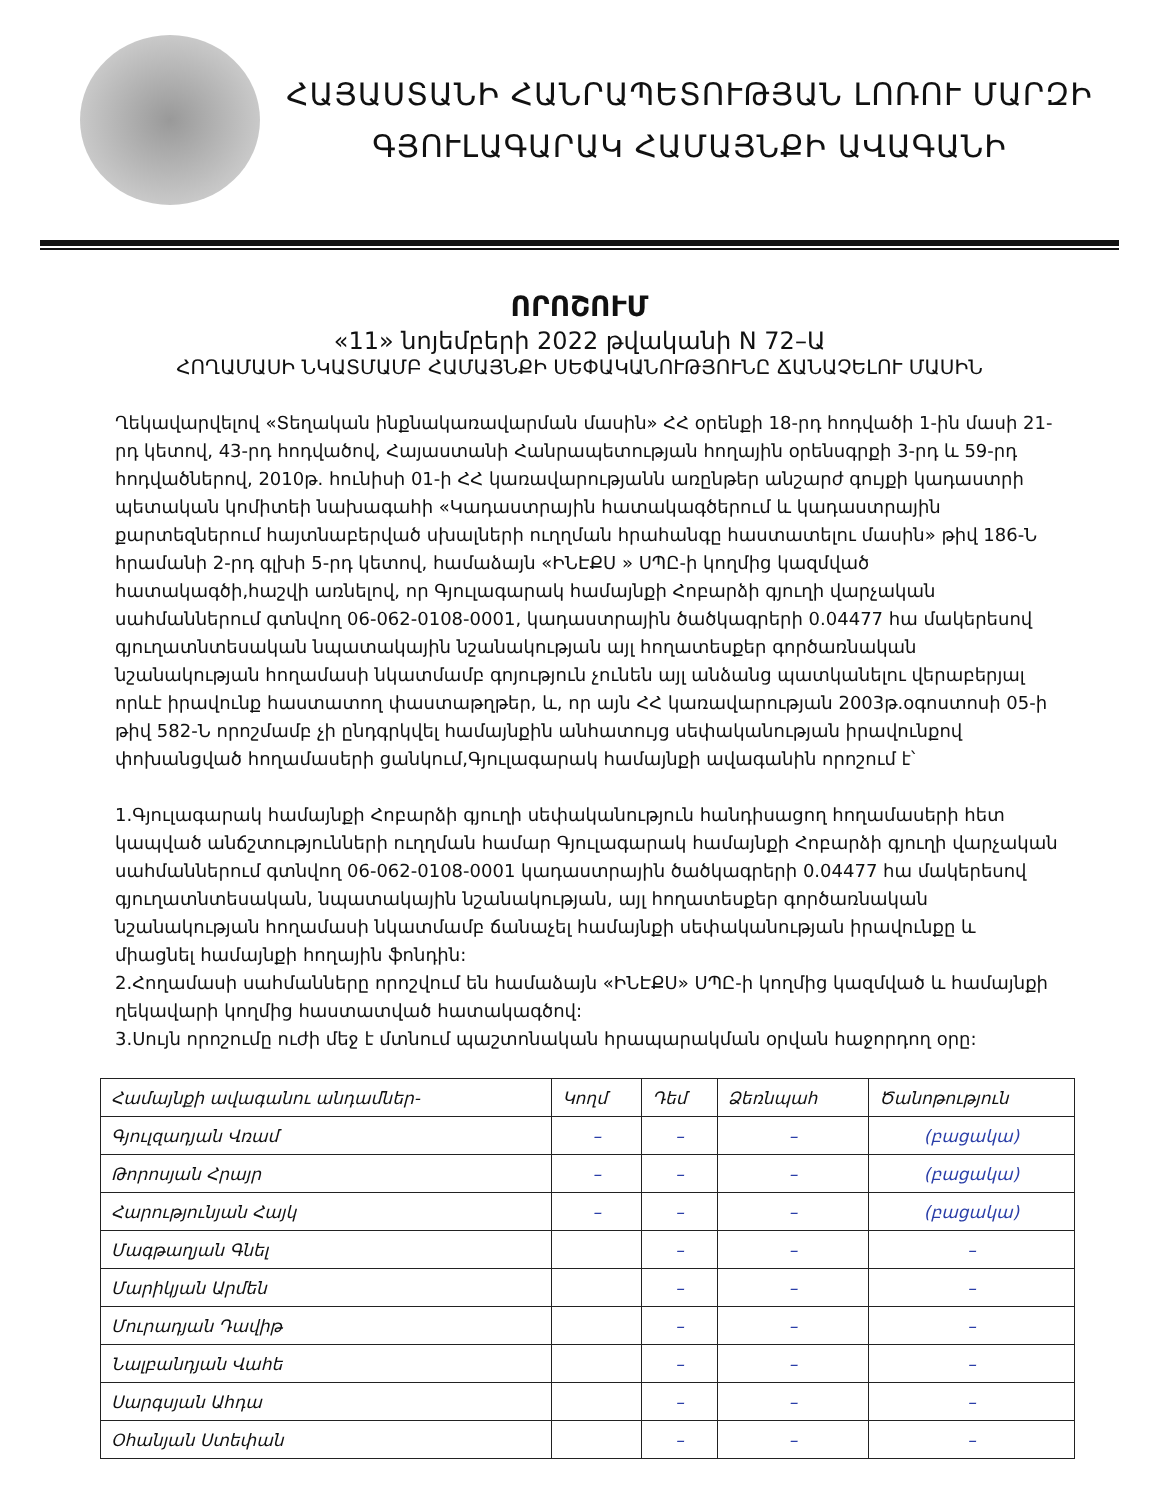ՀԱՅԱՍՏԱՆԻ ՀԱՆՐԱՊԵՏՈՒԹՅԱՆ ԼՈՌՈՒ ՄԱՐԶԻ
ԳՅՈՒԼԱԳԱՐԱԿ ՀԱՄԱՅՆՔԻ ԱՎԱԳԱՆԻ
ՈՐՈՇՈՒՄ
«11» նոյեմբերի 2022 թվականի N 72–Ա
ՀՈՂԱՄԱՍԻ ՆԿԱՏՄԱՄԲ ՀԱՄԱՅՆՔԻ ՍԵՓԱԿԱՆՈՒԹՅՈՒՆԸ ՃԱՆԱՉԵԼՈՒ ՄԱՍԻՆ
Ղեկավարվելով «Տեղական ինքնակառավարման մասին» ՀՀ օրենքի 18-րդ հոդվածի 1-ին մասի 21-րդ կետով, 43-րդ հոդվածով, Հայաստանի Հանրապետության հողային օրենսգրքի 3-րդ և 59-րդ հոդվածներով, 2010թ. հունիսի 01-ի ՀՀ կառավարությանն առընթեր անշարժ գույքի կադաստրի պետական կոմիտեի նախագահի «Կադաստրային հատակագծերում և կադաստրային քարտեզներում հայտնաբերված սխալների ուղղման հրահանգը հաստատելու մասին» թիվ 186-Ն հրամանի 2-րդ գլխի 5-րդ կետով, համաձայն «ԻՆԷՔՍ » ՍՊԸ-ի կողմից կազմված հատակագծի,հաշվի առնելով, որ Գյուլագարակ համայնքի Հոբարձի գյուղի վարչական սահմաններում գտնվող 06-062-0108-0001, կադաստրային ծածկագրերի 0.04477 հա մակերեսով գյուղատնտեսական նպատակային նշանակության այլ հողատեսքեր գործառնական նշանակության հողամասի նկատմամբ գոյություն չունեն այլ անձանց պատկանելու վերաբերյալ որևէ իրավունք հաստատող փաստաթղթեր, և, որ այն ՀՀ կառավարության 2003թ.օգոստոսի 05-ի թիվ 582-Ն որոշմամբ չի ընդգրկվել համայնքին անհատույց սեփականության իրավունքով փոխանցված հողամասերի ցանկում,Գյուլագարակ համայնքի ավագանին որոշում է՝
1.Գյուլագարակ համայնքի Հոբարձի գյուղի սեփականություն հանդիսացող հողամասերի հետ կապված անճշտությունների ուղղման համար Գյուլագարակ համայնքի Հոբարձի գյուղի վարչական սահմաններում գտնվող 06-062-0108-0001 կադաստրային ծածկագրերի 0.04477 հա մակերեսով գյուղատնտեսական, նպատակային նշանակության, այլ հողատեսքեր գործառնական նշանակության հողամասի նկատմամբ ճանաչել համայնքի սեփականության իրավունքը և միացնել համայնքի հողային ֆոնդին:
2.Հողամասի սահմանները որոշվում են համաձայն «ԻՆԷՔՍ» ՍՊԸ-ի կողմից կազմված և համայնքի ղեկավարի կողմից հաստատված հատակագծով:
3.Սույն որոշումը ուժի մեջ է մտնում պաշտոնական հրապարակման օրվան հաջորդող օրը:
| Համայնքի ավագանու անդամներ- | Կողմ | Դեմ | Ձեռնպահ | Ծանոթություն |
| Գյուլզադյան Վռամ | – | – | – | (բացակա) |
| Թորոսյան Հրայր | – | – | – | (բացակա) |
| Հարությունյան Հայկ | – | – | – | (բացակա) |
| Մագթաղյան Գնել | | – | – | – |
| Մարիկյան Արմեն | | – | – | – |
| Մուրադյան Դավիթ | | – | – | – |
| Նալբանդյան Վահե | | – | – | – |
| Սարգսյան Ահդա | | – | – | – |
| Օհանյան Ստեփան | | – | – | – |